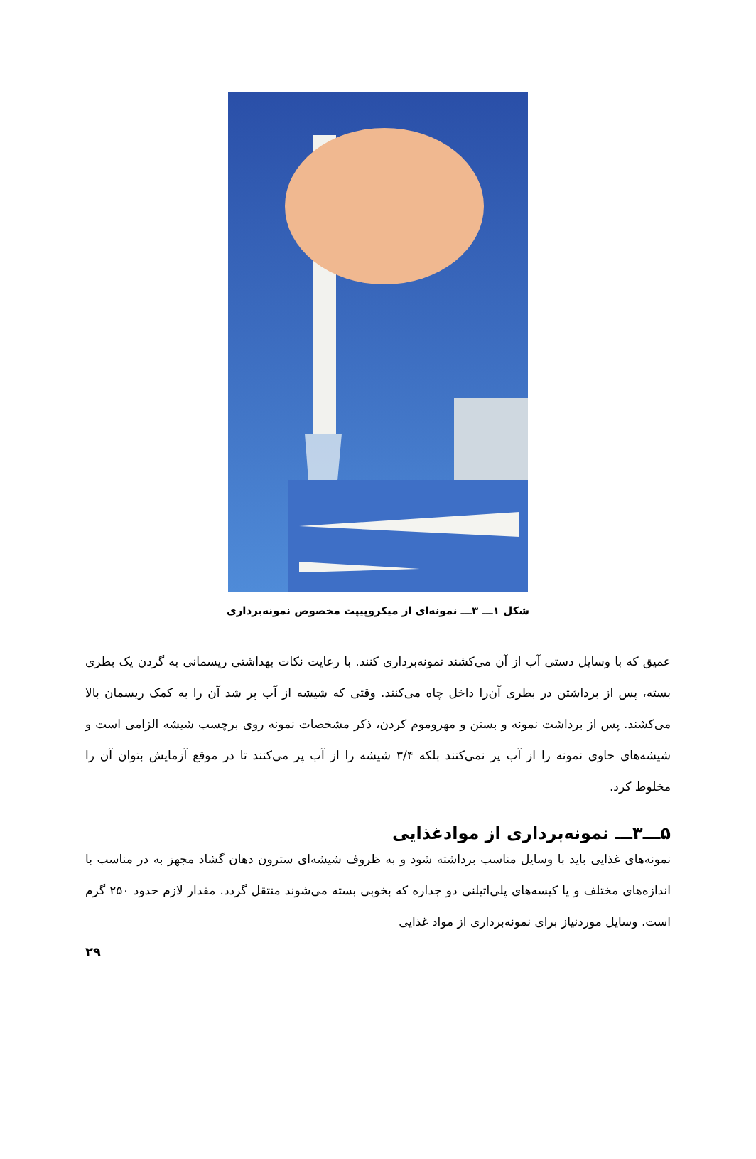شکل ۱ـــ ۳ـــ نمونه‌ای از میکروپیپت مخصوص نمونه‌برداری
عمیق که با وسایل دستی آب از آن می‌کشند نمونه‌برداری کنند. با رعایت نکات بهداشتی ریسمانی به گردن یک بطری بسته، پس از برداشتن در بطری آن‌را داخل چاه می‌کنند. وقتی که شیشه از آب پر شد آن را به کمک ریسمان بالا می‌کشند. پس از برداشت نمونه و بستن و مهروموم کردن، ذکر مشخصات نمونه روی برچسب شیشه الزامی است و شیشه‌های حاوی نمونه را از آب پر نمی‌کنند بلکه ۳/۴ شیشه را از آب پر می‌کنند تا در موقع آزمایش بتوان آن را مخلوط کرد.
۵ـــ۳ـــ نمونه‌برداری از موادغذایی
نمونه‌های غذایی باید با وسایل مناسب برداشته شود و به ظروف شیشه‌ای سترون دهان گشاد مجهز به در مناسب با اندازه‌های مختلف و یا کیسه‌های پلی‌اتیلنی دو جداره که بخوبی بسته می‌شوند منتقل گردد. مقدار لازم حدود ۲۵۰ گرم است. وسایل موردنیاز برای نمونه‌برداری از مواد غذایی
۲۹